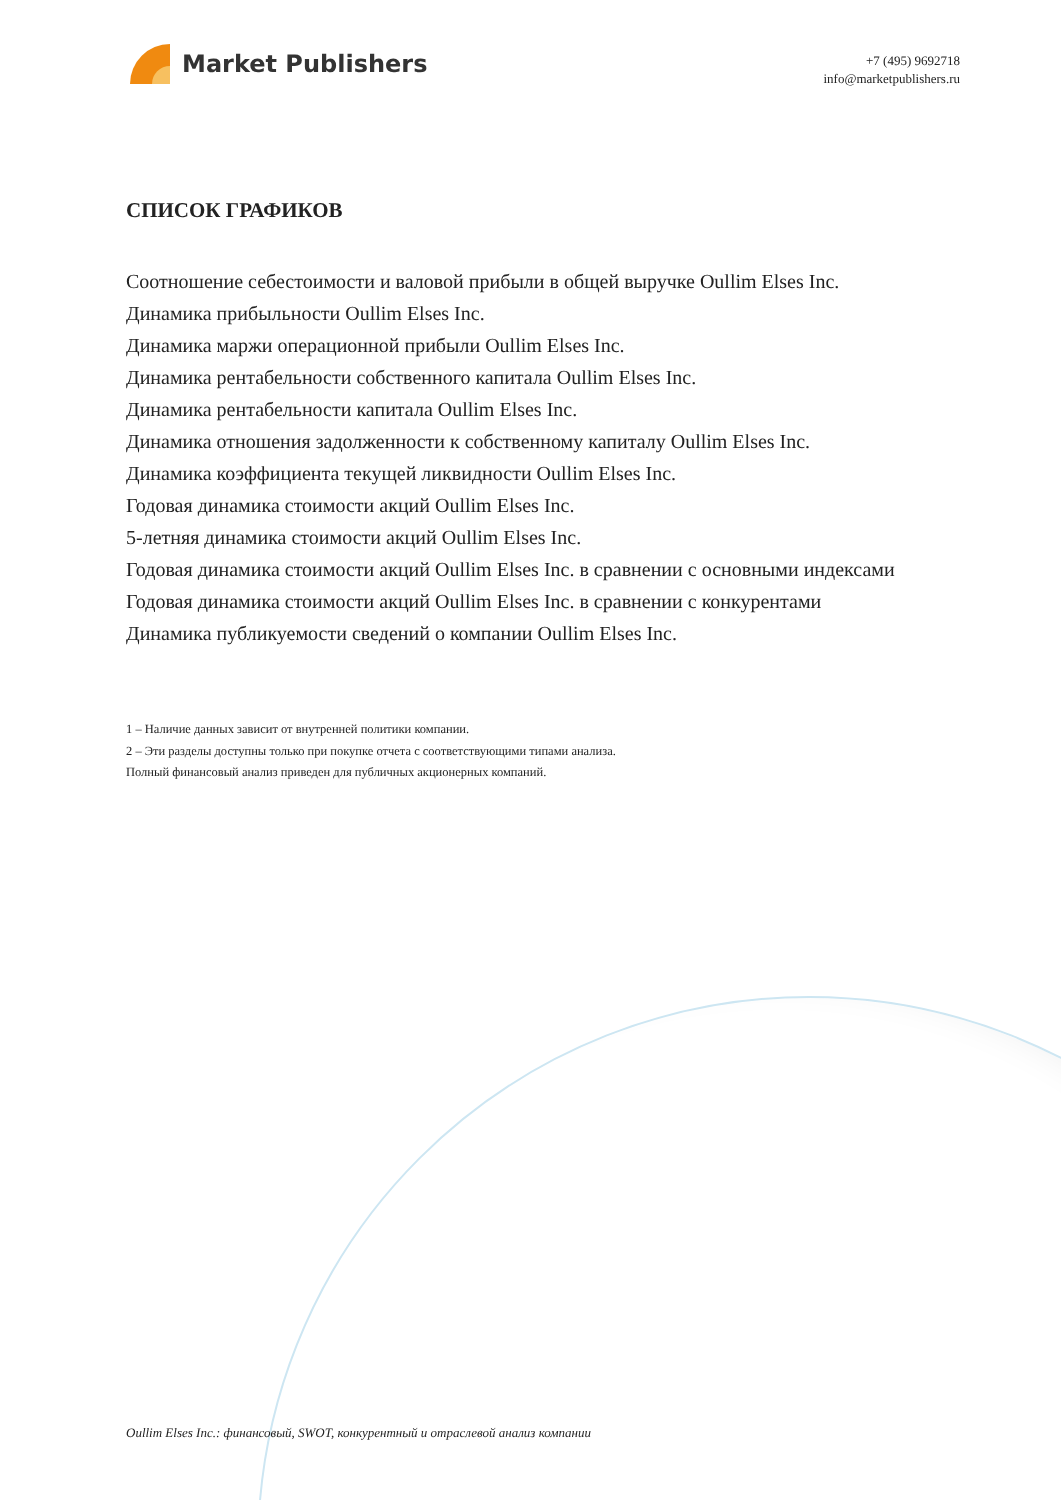Market Publishers
+7 (495) 9692718
info@marketpublishers.ru
СПИСОК ГРАФИКОВ
Соотношение себестоимости и валовой прибыли в общей выручке Oullim Elses Inc.
Динамика прибыльности Oullim Elses Inc.
Динамика маржи операционной прибыли Oullim Elses Inc.
Динамика рентабельности собственного капитала Oullim Elses Inc.
Динамика рентабельности капитала Oullim Elses Inc.
Динамика отношения задолженности к собственному капиталу Oullim Elses Inc.
Динамика коэффициента текущей ликвидности Oullim Elses Inc.
Годовая динамика стоимости акций Oullim Elses Inc.
5-летняя динамика стоимости акций Oullim Elses Inc.
Годовая динамика стоимости акций Oullim Elses Inc. в сравнении с основными индексами
Годовая динамика стоимости акций Oullim Elses Inc. в сравнении с конкурентами
Динамика публикуемости сведений о компании Oullim Elses Inc.
1 – Наличие данных зависит от внутренней политики компании.
2 – Эти разделы доступны только при покупке отчета с соответствующими типами анализа.
Полный финансовый анализ приведен для публичных акционерных компаний.
Oullim Elses Inc.: финансовый, SWOT, конкурентный и отраслевой анализ компании